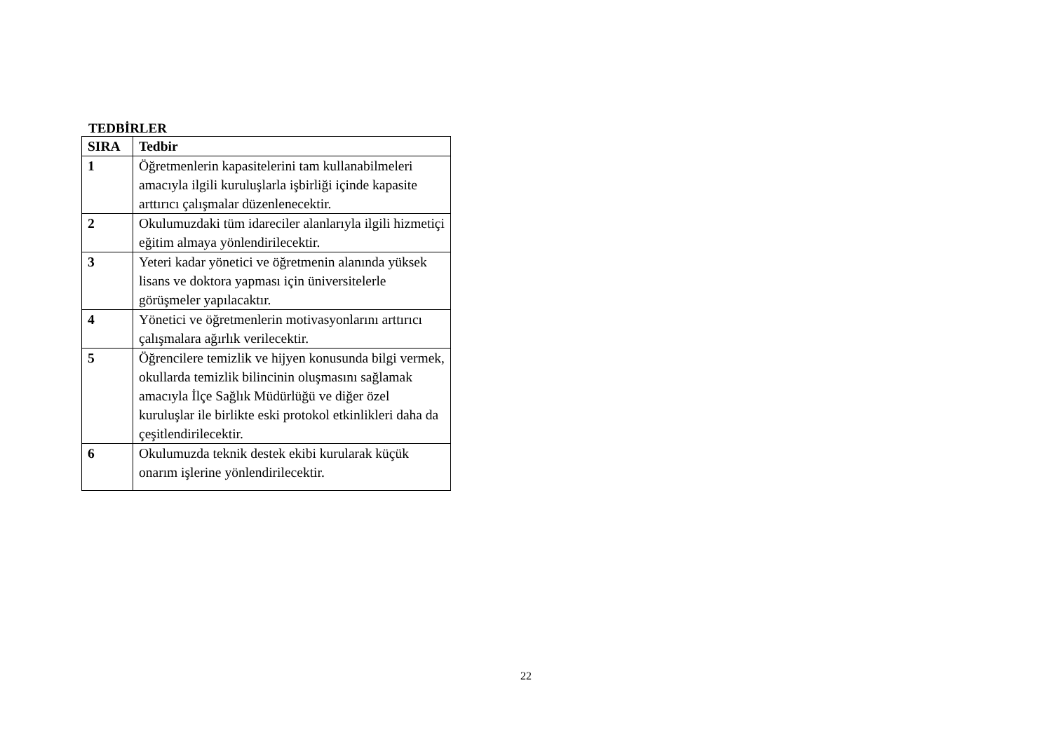TEDBİRLER
| SIRA | Tedbir |
| --- | --- |
| 1 | Öğretmenlerin kapasitelerini tam kullanabilmeleri amacıyla ilgili kuruluşlarla işbirliği içinde kapasite arttırıcı çalışmalar düzenlenecektir. |
| 2 | Okulumuzdaki tüm idareciler alanlarıyla ilgili hizmetiçi eğitim almaya yönlendirilecektir. |
| 3 | Yeteri kadar yönetici ve öğretmenin alanında yüksek lisans ve doktora yapması için üniversitelerle görüşmeler yapılacaktır. |
| 4 | Yönetici ve öğretmenlerin motivasyonlarını arttırıcı çalışmalara ağırlık verilecektir. |
| 5 | Öğrencilere temizlik ve hijyen konusunda bilgi vermek, okullarda temizlik bilincinin oluşmasını sağlamak amacıyla İlçe Sağlık Müdürlüğü ve diğer özel kuruluşlar ile birlikte eski protokol etkinlikleri daha da çeşitlendirilecektir. |
| 6 | Okulumuzda teknik destek ekibi kurularak küçük onarım işlerine yönlendirilecektir. |
22